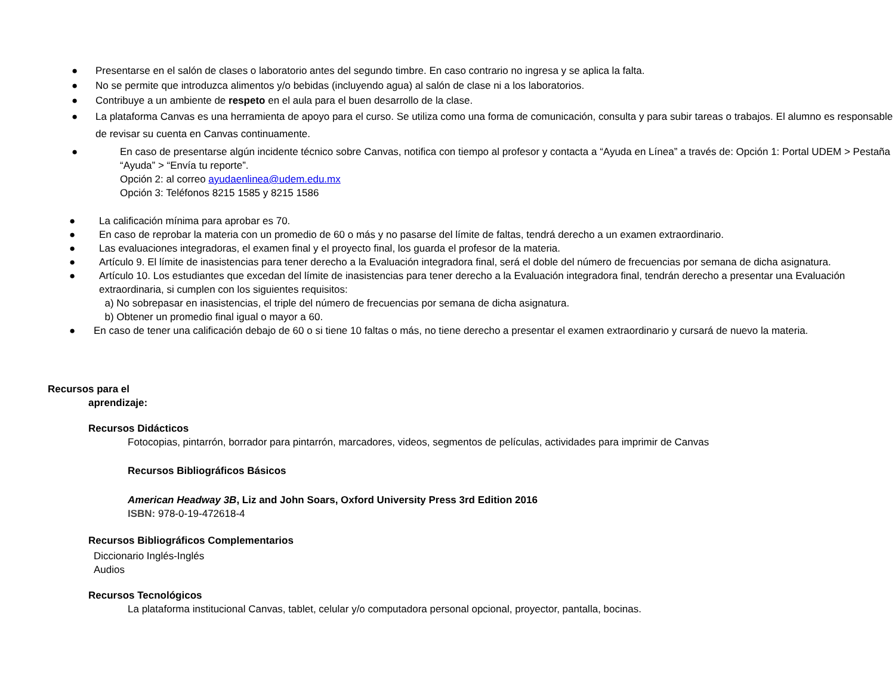● Presentarse en el salón de clases o laboratorio antes del segundo timbre. En caso contrario no ingresa y se aplica la falta.
● No se permite que introduzca alimentos y/o bebidas (incluyendo agua) al salón de clase ni a los laboratorios.
● Contribuye a un ambiente de respeto en el aula para el buen desarrollo de la clase.
● La plataforma Canvas es una herramienta de apoyo para el curso. Se utiliza como una forma de comunicación, consulta y para subir tareas o trabajos. El alumno es responsable de revisar su cuenta en Canvas continuamente.
● En caso de presentarse algún incidente técnico sobre Canvas, notifica con tiempo al profesor y contacta a “Ayuda en Línea” a través de: Opción 1: Portal UDEM > Pestaña “Ayuda” > “Envía tu reporte”.
Opción 2: al correo ayudaenlinea@udem.edu.mx
Opción 3: Teléfonos 8215 1585 y 8215 1586
● La calificación mínima para aprobar es 70.
● En caso de reprobar la materia con un promedio de 60 o más y no pasarse del límite de faltas, tendrá derecho a un examen extraordinario.
● Las evaluaciones integradoras, el examen final y el proyecto final, los guarda el profesor de la materia.
● Artículo 9. El límite de inasistencias para tener derecho a la Evaluación integradora final, será el doble del número de frecuencias por semana de dicha asignatura.
● Artículo 10. Los estudiantes que excedan del límite de inasistencias para tener derecho a la Evaluación integradora final, tendrán derecho a presentar una Evaluación extraordinaria, si cumplen con los siguientes requisitos:
a) No sobrepasar en inasistencias, el triple del número de frecuencias por semana de dicha asignatura.
b) Obtener un promedio final igual o mayor a 60.
● En caso de tener una calificación debajo de 60 o si tiene 10 faltas o más, no tiene derecho a presentar el examen extraordinario y cursará de nuevo la materia.
Recursos para el
aprendizaje:
Recursos Didácticos
Fotocopias, pintarrón, borrador para pintarrón, marcadores, videos, segmentos de películas, actividades para imprimir de Canvas
Recursos Bibliográficos Básicos
American Headway 3B, Liz and John Soars, Oxford University Press 3rd Edition 2016
ISBN: 978-0-19-472618-4
Recursos Bibliográficos Complementarios
Diccionario Inglés-Inglés
Audios
Recursos Tecnológicos
La plataforma institucional Canvas, tablet, celular y/o computadora personal opcional, proyector, pantalla, bocinas.